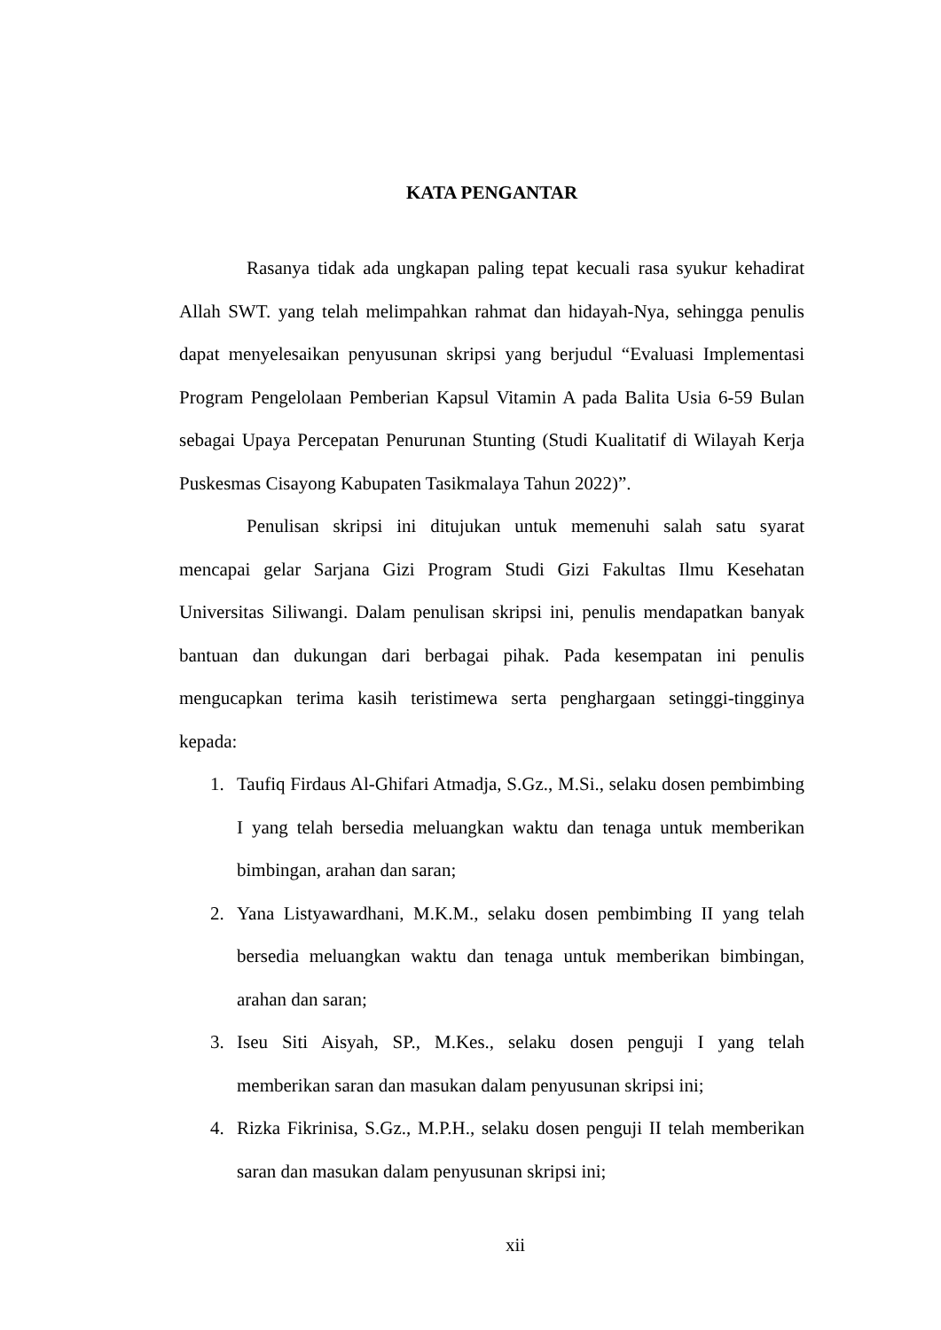KATA PENGANTAR
Rasanya tidak ada ungkapan paling tepat kecuali rasa syukur kehadirat Allah SWT. yang telah melimpahkan rahmat dan hidayah-Nya, sehingga penulis dapat menyelesaikan penyusunan skripsi yang berjudul “Evaluasi Implementasi Program Pengelolaan Pemberian Kapsul Vitamin A pada Balita Usia 6-59 Bulan sebagai Upaya Percepatan Penurunan Stunting (Studi Kualitatif di Wilayah Kerja Puskesmas Cisayong Kabupaten Tasikmalaya Tahun 2022)”.
Penulisan skripsi ini ditujukan untuk memenuhi salah satu syarat mencapai gelar Sarjana Gizi Program Studi Gizi Fakultas Ilmu Kesehatan Universitas Siliwangi. Dalam penulisan skripsi ini, penulis mendapatkan banyak bantuan dan dukungan dari berbagai pihak. Pada kesempatan ini penulis mengucapkan terima kasih teristimewa serta penghargaan setinggi-tingginya kepada:
1. Taufiq Firdaus Al-Ghifari Atmadja, S.Gz., M.Si., selaku dosen pembimbing I yang telah bersedia meluangkan waktu dan tenaga untuk memberikan bimbingan, arahan dan saran;
2. Yana Listyawardhani, M.K.M., selaku dosen pembimbing II yang telah bersedia meluangkan waktu dan tenaga untuk memberikan bimbingan, arahan dan saran;
3. Iseu Siti Aisyah, SP., M.Kes., selaku dosen penguji I yang telah memberikan saran dan masukan dalam penyusunan skripsi ini;
4. Rizka Fikrinisa, S.Gz., M.P.H., selaku dosen penguji II telah memberikan saran dan masukan dalam penyusunan skripsi ini;
xii